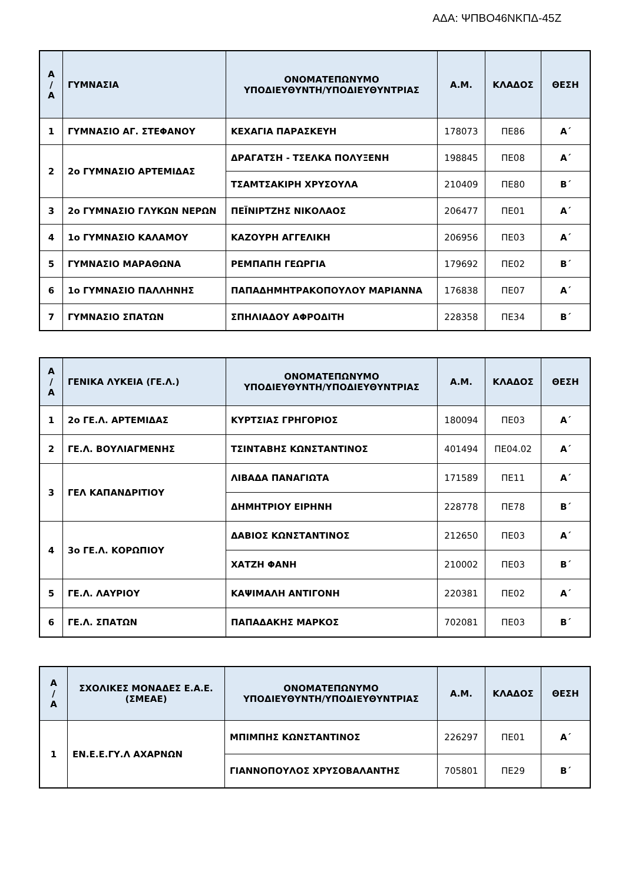ΑΔΑ: ΨΠΒΟ46ΝΚΠΔ-45Ζ
| Α / Α | ΓΥΜΝΑΣΙΑ | ΟΝΟΜΑΤΕΠΩΝΥΜΟ ΥΠΟΔΙΕΥΘΥΝΤΗ/ΥΠΟΔΙΕΥΘΥΝΤΡΙΑΣ | Α.Μ. | ΚΛΑΔΟΣ | ΘΕΣΗ |
| --- | --- | --- | --- | --- | --- |
| 1 | ΓΥΜΝΑΣΙΟ ΑΓ. ΣΤΕΦΑΝΟΥ | ΚΕΧΑΓΙΑ ΠΑΡΑΣΚΕΥΗ | 178073 | ΠΕ86 | Α΄ |
| 2 | 2ο ΓΥΜΝΑΣΙΟ ΑΡΤΕΜΙΔΑΣ | ΔΡΑΓΑΤΣΗ - ΤΣΕΛΚΑ ΠΟΛΥΞΕΝΗ | 198845 | ΠΕ08 | Α΄ |
| | | ΤΣΑΜΤΣΑΚΙΡΗ ΧΡΥΣΟΥΛΑ | 210409 | ΠΕ80 | Β΄ |
| 3 | 2ο ΓΥΜΝΑΣΙΟ ΓΛΥΚΩΝ ΝΕΡΩΝ | ΠΕΪΝΙΡΤΖΗΣ ΝΙΚΟΛΑΟΣ | 206477 | ΠΕ01 | Α΄ |
| 4 | 1ο ΓΥΜΝΑΣΙΟ ΚΑΛΑΜΟΥ | ΚΑΖΟΥΡΗ ΑΓΓΕΛΙΚΗ | 206956 | ΠΕ03 | Α΄ |
| 5 | ΓΥΜΝΑΣΙΟ ΜΑΡΑΘΩΝΑ | ΡΕΜΠΑΠΗ ΓΕΩΡΓΙΑ | 179692 | ΠΕ02 | Β΄ |
| 6 | 1ο ΓΥΜΝΑΣΙΟ ΠΑΛΛΗΝΗΣ | ΠΑΠΑΔΗΜΗΤΡΑΚΟΠΟΥΛΟΥ ΜΑΡΙΑΝΝΑ | 176838 | ΠΕ07 | Α΄ |
| 7 | ΓΥΜΝΑΣΙΟ ΣΠΑΤΩΝ | ΣΠΗΛΙΑΔΟΥ ΑΦΡΟΔΙΤΗ | 228358 | ΠΕ34 | Β΄ |
| Α / Α | ΓΕΝΙΚΑ ΛΥΚΕΙΑ (ΓΕ.Λ.) | ΟΝΟΜΑΤΕΠΩΝΥΜΟ ΥΠΟΔΙΕΥΘΥΝΤΗ/ΥΠΟΔΙΕΥΘΥΝΤΡΙΑΣ | Α.Μ. | ΚΛΑΔΟΣ | ΘΕΣΗ |
| --- | --- | --- | --- | --- | --- |
| 1 | 2ο ΓΕ.Λ. ΑΡΤΕΜΙΔΑΣ | ΚΥΡΤΣΙΑΣ ΓΡΗΓΟΡΙΟΣ | 180094 | ΠΕ03 | Α΄ |
| 2 | ΓΕ.Λ. ΒΟΥΛΙΑΓΜΕΝΗΣ | ΤΣΙΝΤΑΒΗΣ ΚΩΝΣΤΑΝΤΙΝΟΣ | 401494 | ΠΕ04.02 | Α΄ |
| 3 | ΓΕΛ ΚΑΠΑΝΔΡΙΤΙΟΥ | ΛΙΒΑΔΑ ΠΑΝΑΓΙΩΤΑ | 171589 | ΠΕ11 | Α΄ |
| | | ΔΗΜΗΤΡΙΟΥ ΕΙΡΗΝΗ | 228778 | ΠΕ78 | Β΄ |
| 4 | 3ο ΓΕ.Λ. ΚΟΡΩΠΙΟΥ | ΔΑΒΙΟΣ ΚΩΝΣΤΑΝΤΙΝΟΣ | 212650 | ΠΕ03 | Α΄ |
| | | ΧΑΤΖΗ ΦΑΝΗ | 210002 | ΠΕ03 | Β΄ |
| 5 | ΓΕ.Λ. ΛΑΥΡΙΟΥ | ΚΑΨΙΜΑΛΗ ΑΝΤΙΓΟΝΗ | 220381 | ΠΕ02 | Α΄ |
| 6 | ΓΕ.Λ. ΣΠΑΤΩΝ | ΠΑΠΑΔΑΚΗΣ ΜΑΡΚΟΣ | 702081 | ΠΕ03 | Β΄ |
| Α / Α | ΣΧΟΛΙΚΕΣ ΜΟΝΑΔΕΣ Ε.Α.Ε. (ΣΜΕΑΕ) | ΟΝΟΜΑΤΕΠΩΝΥΜΟ ΥΠΟΔΙΕΥΘΥΝΤΗ/ΥΠΟΔΙΕΥΘΥΝΤΡΙΑΣ | Α.Μ. | ΚΛΑΔΟΣ | ΘΕΣΗ |
| --- | --- | --- | --- | --- | --- |
| 1 | ΕΝ.Ε.Ε.ΓΥ.Λ ΑΧΑΡΝΩΝ | ΜΠΙΜΠΗΣ ΚΩΝΣΤΑΝΤΙΝΟΣ | 226297 | ΠΕ01 | Α΄ |
| | | ΓΙΑΝΝΟΠΟΥΛΟΣ ΧΡΥΣΟΒΑΛΑΝΤΗΣ | 705801 | ΠΕ29 | Β΄ |